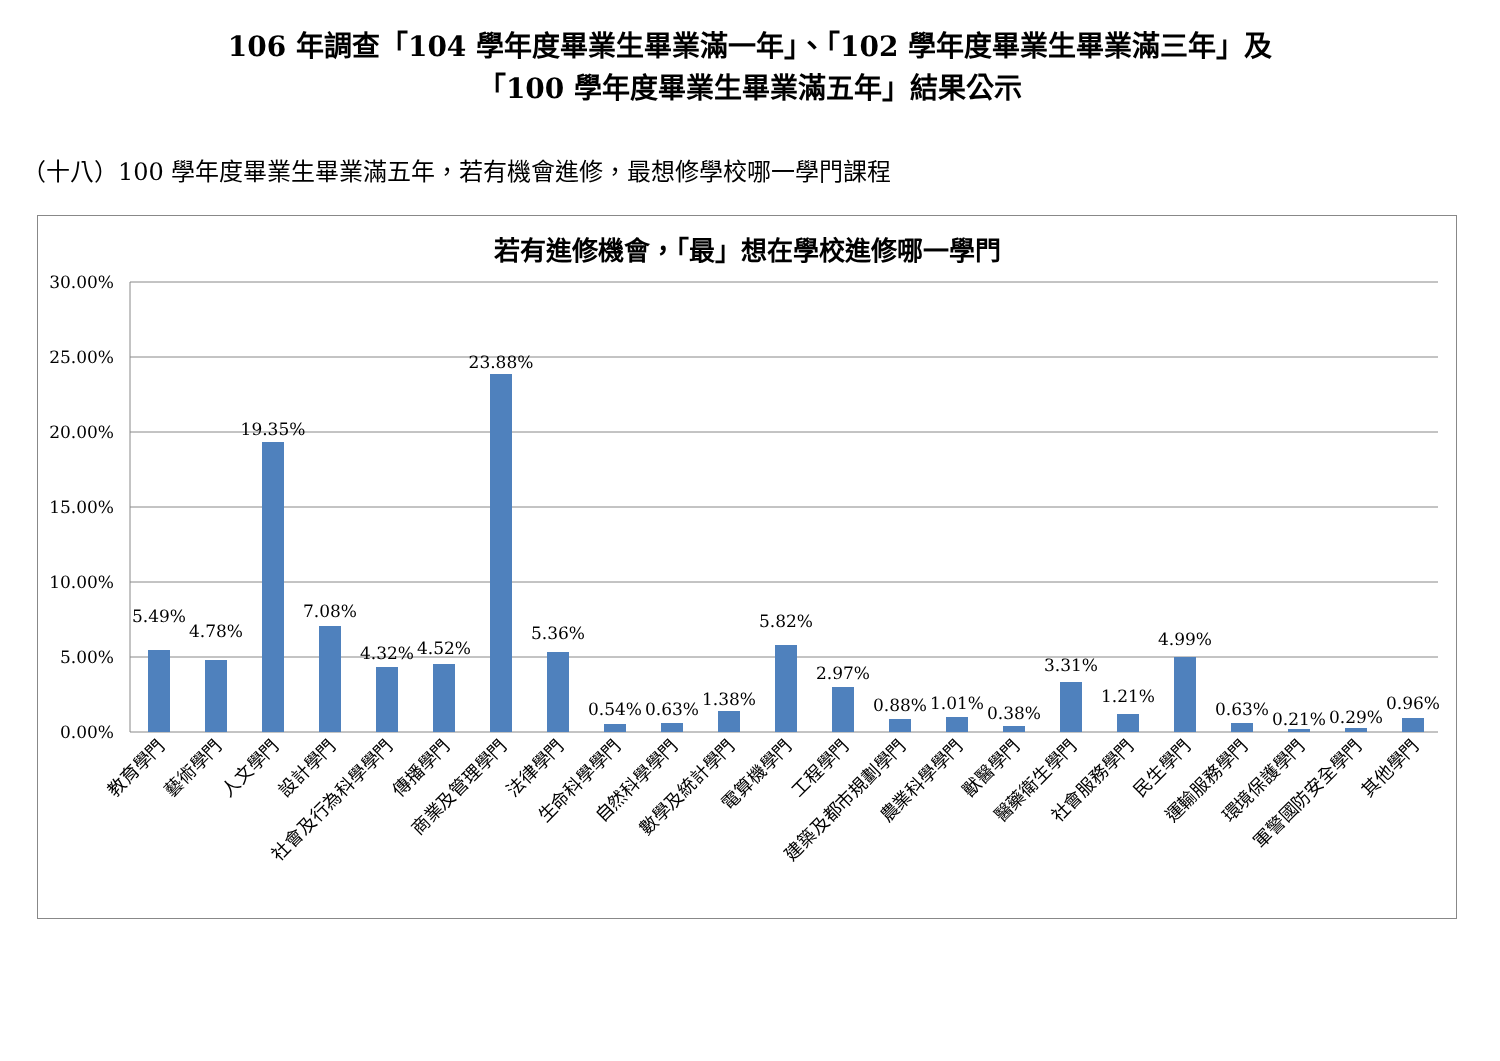106 年調查「104 學年度畢業生畢業滿一年」、「102 學年度畢業生畢業滿三年」及
「100 學年度畢業生畢業滿五年」結果公示
（十八）100 學年度畢業生畢業滿五年，若有機會進修，最想修學校哪一學門課程
若有進修機會，「最」想在學校進修哪一學門
30.00%
25.00%
20.00%
15.00%
10.00%
5.00%
0.00%
5.49%
4.78%
19.35%
7.08%
4.32%
4.52%
23.88%
5.36%
0.54%
0.63%
1.38%
5.82%
2.97%
0.88%
1.01%
0.38%
3.31%
1.21%
4.99%
0.63%
0.21%
0.29%
0.96%
教育學門
藝術學門
人文學門
設計學門
社會及行為科學學門
傳播學門
商業及管理學門
法律學門
生命科學學門
自然科學學門
數學及統計學門
電算機學門
工程學門
建築及都市規劃學門
農業科學學門
獸醫學門
醫藥衛生學門
社會服務學門
民生學門
運輸服務學門
環境保護學門
軍警國防安全學門
其他學門